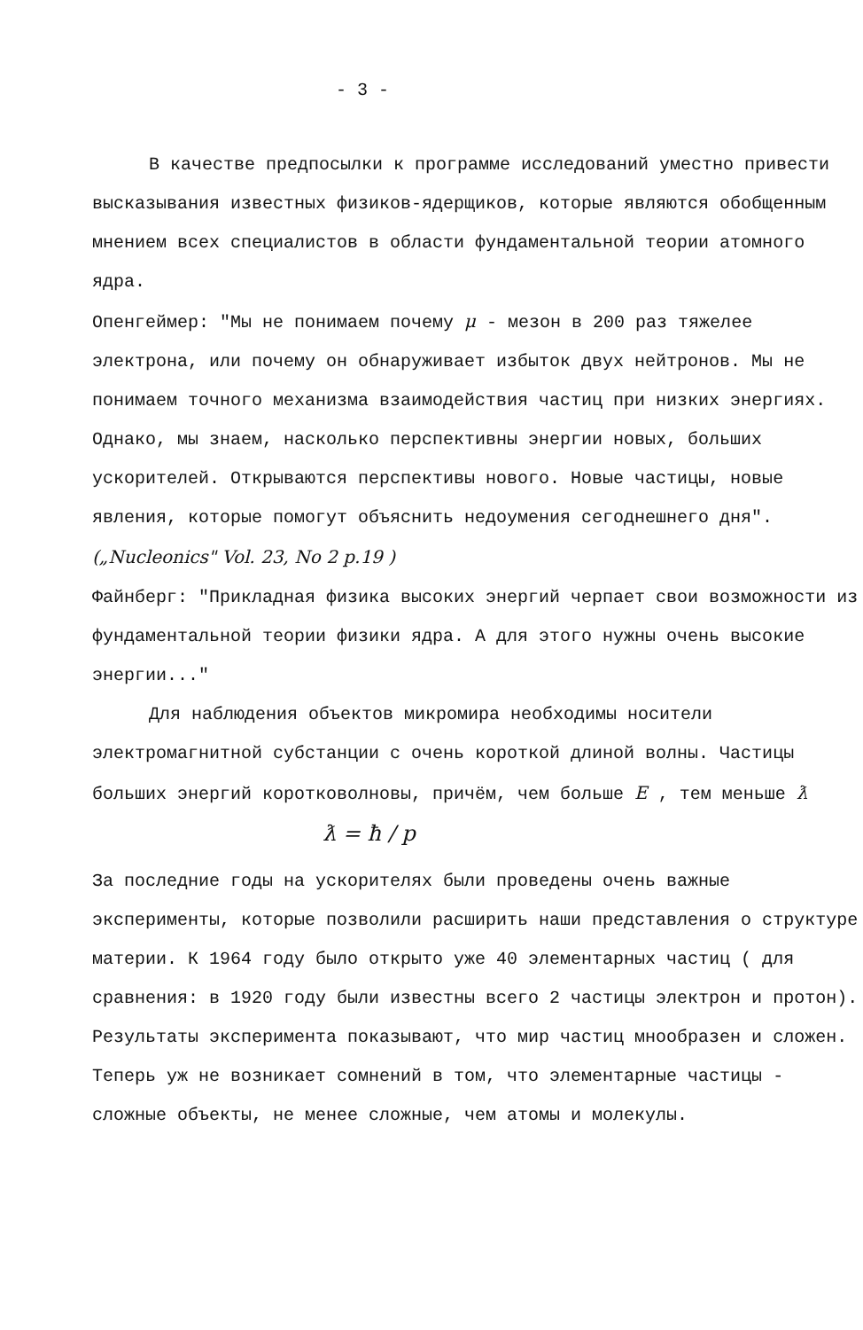- 3 -
В качестве предпосылки к программе исследований уместно привести высказывания известных физиков-ядерщиков, которые являются обобщенным мнением всех специалистов в области фундаментальной теории атомного ядра.
Опенгеймер: "Мы не понимаем почему μ - мезон в 200 раз тяжелее электрона, или почему он обнаруживает избыток двух нейтронов. Мы не понимаем точного механизма взаимодействия частиц при низких энергиях. Однако, мы знаем, насколько перспективны энергии новых, больших ускорителей. Открываются перспективы нового. Новые частицы, новые явления, которые помогут объяснить недоумения сегоднешнего дня". („Nucleonics" Vol. 23, No 2 p.19 )
Файнберг: "Прикладная физика высоких энергий черпает свои возможности из фундаментальной теории физики ядра. А для этого нужны очень высокие энергии..."
Для наблюдения объектов микромира необходимы носители электромагнитной субстанции с очень короткой длиной волны. Частицы больших энергий коротковолновы, причём, чем больше E , тем меньше ƛ
ƛ = ħ / p
За последние годы на ускорителях были проведены очень важные эксперименты, которые позволили расширить наши представления о структуре материи. К 1964 году было открыто уже 40 элементарных частиц ( для сравнения: в 1920 году были известны всего 2 частицы электрон и протон). Результаты эксперимента показывают, что мир частиц мнообразен и сложен. Теперь уж не возникает сомнений в том, что элементарные частицы - сложные объекты, не менее сложные, чем атомы и молекулы.